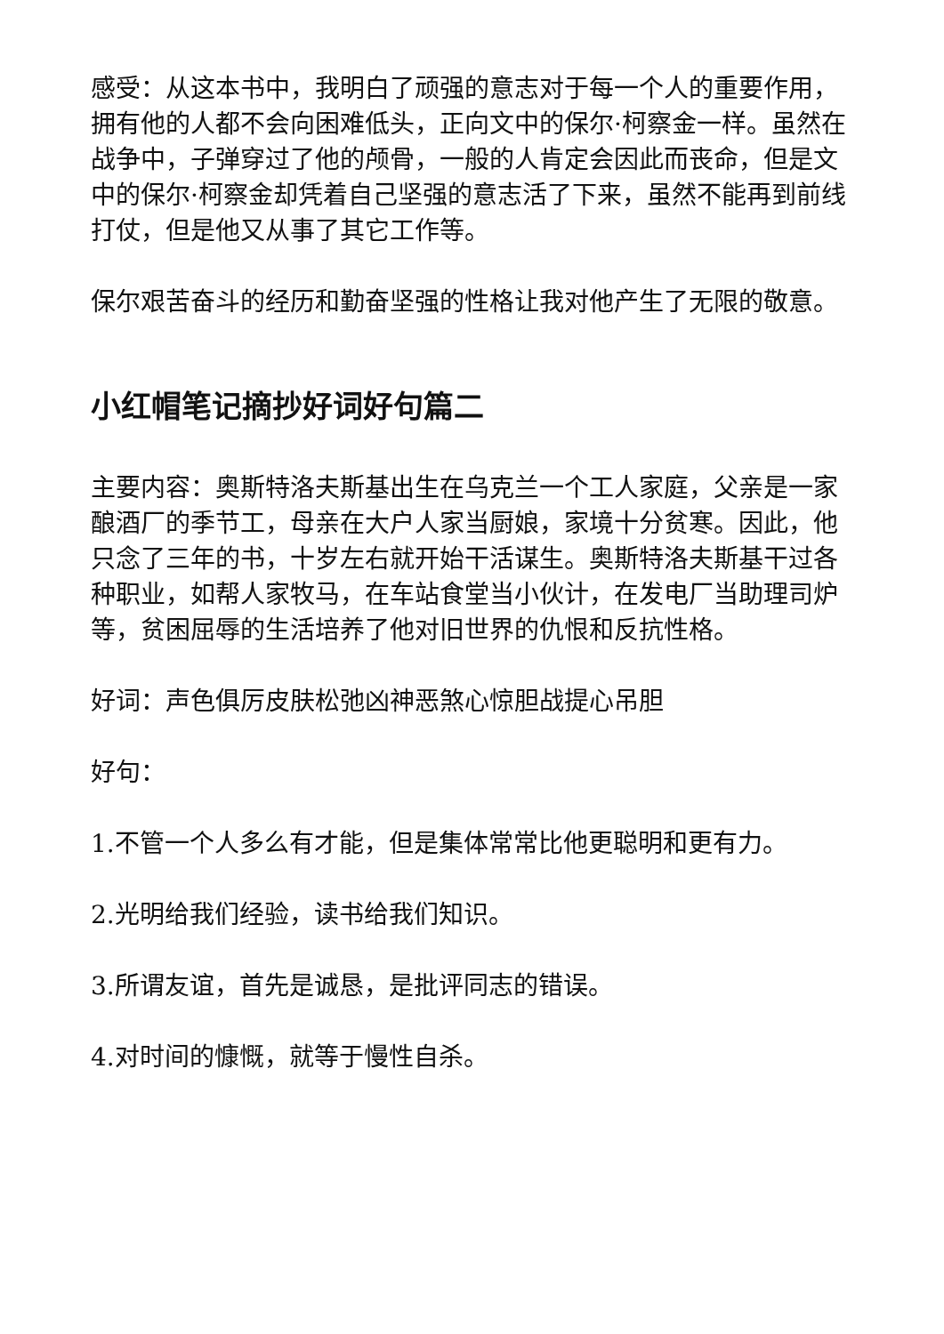感受：从这本书中，我明白了顽强的意志对于每一个人的重要作用，拥有他的人都不会向困难低头，正向文中的保尔·柯察金一样。虽然在战争中，子弹穿过了他的颅骨，一般的人肯定会因此而丧命，但是文中的保尔·柯察金却凭着自己坚强的意志活了下来，虽然不能再到前线打仗，但是他又从事了其它工作等。
保尔艰苦奋斗的经历和勤奋坚强的性格让我对他产生了无限的敬意。
小红帽笔记摘抄好词好句篇二
主要内容：奥斯特洛夫斯基出生在乌克兰一个工人家庭，父亲是一家酿酒厂的季节工，母亲在大户人家当厨娘，家境十分贫寒。因此，他只念了三年的书，十岁左右就开始干活谋生。奥斯特洛夫斯基干过各种职业，如帮人家牧马，在车站食堂当小伙计，在发电厂当助理司炉等，贫困屈辱的生活培养了他对旧世界的仇恨和反抗性格。
好词：声色俱厉皮肤松弛凶神恶煞心惊胆战提心吊胆
好句：
1.不管一个人多么有才能，但是集体常常比他更聪明和更有力。
2.光明给我们经验，读书给我们知识。
3.所谓友谊，首先是诚恳，是批评同志的错误。
4.对时间的慷慨，就等于慢性自杀。